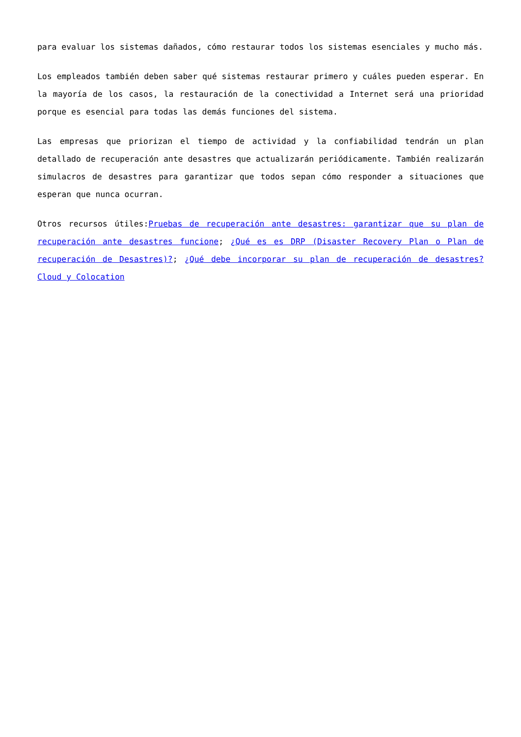para evaluar los sistemas dañados, cómo restaurar todos los sistemas esenciales y mucho más.
Los empleados también deben saber qué sistemas restaurar primero y cuáles pueden esperar. En la mayoría de los casos, la restauración de la conectividad a Internet será una prioridad porque es esencial para todas las demás funciones del sistema.
Las empresas que priorizan el tiempo de actividad y la confiabilidad tendrán un plan detallado de recuperación ante desastres que actualizarán periódicamente. También realizarán simulacros de desastres para garantizar que todos sepan cómo responder a situaciones que esperan que nunca ocurran.
Otros recursos útiles:Pruebas de recuperación ante desastres: garantizar que su plan de recuperación ante desastres funcione; ¿Qué es es DRP (Disaster Recovery Plan o Plan de recuperación de Desastres)?; ¿Qué debe incorporar su plan de recuperación de desastres? Cloud y Colocation